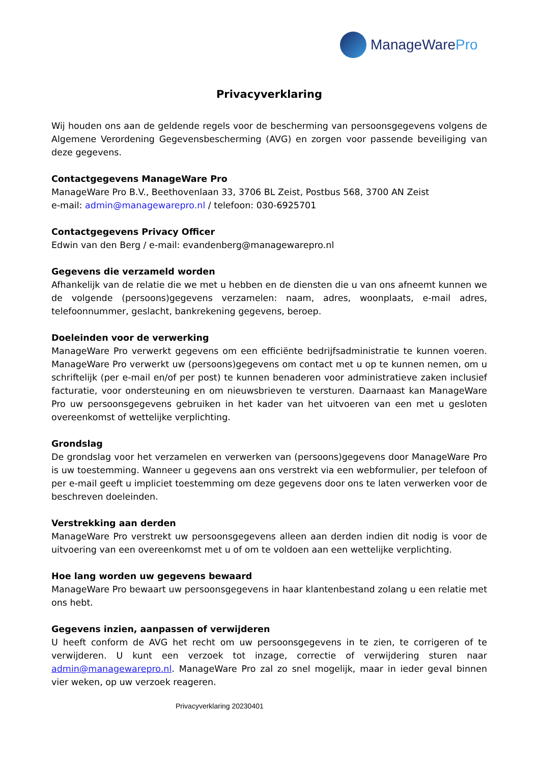ManageWarePro
Privacyverklaring
Wij houden ons aan de geldende regels voor de bescherming van persoonsgegevens volgens de Algemene Verordening Gegevensbescherming (AVG) en zorgen voor passende beveiliging van deze gegevens.
Contactgegevens ManageWare Pro
ManageWare Pro B.V., Beethovenlaan 33, 3706 BL Zeist, Postbus 568, 3700 AN Zeist
e-mail: admin@managewarepro.nl / telefoon: 030-6925701
Contactgegevens Privacy Officer
Edwin van den Berg / e-mail: evandenberg@managewarepro.nl
Gegevens die verzameld worden
Afhankelijk van de relatie die we met u hebben en de diensten die u van ons afneemt kunnen we de volgende (persoons)gegevens verzamelen: naam, adres, woonplaats, e-mail adres, telefoonnummer, geslacht, bankrekening gegevens, beroep.
Doeleinden voor de verwerking
ManageWare Pro verwerkt gegevens om een efficiënte bedrijfsadministratie te kunnen voeren. ManageWare Pro verwerkt uw (persoons)gegevens om contact met u op te kunnen nemen, om u schriftelijk (per e-mail en/of per post) te kunnen benaderen voor administratieve zaken inclusief facturatie, voor ondersteuning en om nieuwsbrieven te versturen. Daarnaast kan ManageWare Pro uw persoonsgegevens gebruiken in het kader van het uitvoeren van een met u gesloten overeenkomst of wettelijke verplichting.
Grondslag
De grondslag voor het verzamelen en verwerken van (persoons)gegevens door ManageWare Pro is uw toestemming. Wanneer u gegevens aan ons verstrekt via een webformulier, per telefoon of per e-mail geeft u impliciet toestemming om deze gegevens door ons te laten verwerken voor de beschreven doeleinden.
Verstrekking aan derden
ManageWare Pro verstrekt uw persoonsgegevens alleen aan derden indien dit nodig is voor de uitvoering van een overeenkomst met u of om te voldoen aan een wettelijke verplichting.
Hoe lang worden uw gegevens bewaard
ManageWare Pro bewaart uw persoonsgegevens in haar klantenbestand zolang u een relatie met ons hebt.
Gegevens inzien, aanpassen of verwijderen
U heeft conform de AVG het recht om uw persoonsgegevens in te zien, te corrigeren of te verwijderen. U kunt een verzoek tot inzage, correctie of verwijdering sturen naar admin@managewarepro.nl. ManageWare Pro zal zo snel mogelijk, maar in ieder geval binnen vier weken, op uw verzoek reageren.
Privacyverklaring 20230401